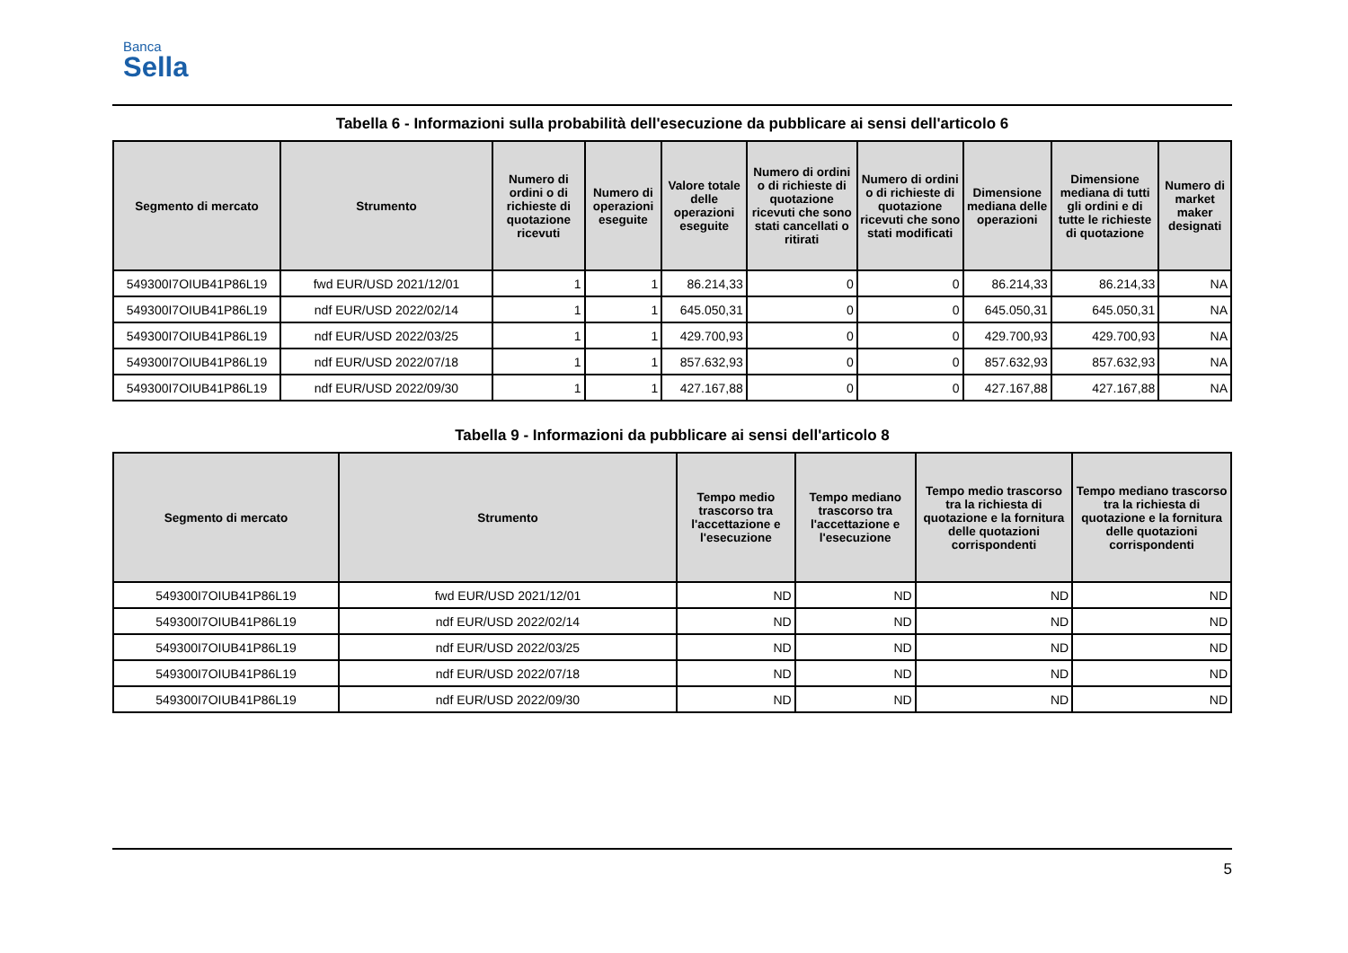Banca
Sella
Tabella 6 - Informazioni sulla probabilità dell'esecuzione da pubblicare ai sensi dell'articolo 6
| Segmento di mercato | Strumento | Numero di ordini o di richieste di quotazione ricevuti | Numero di operazioni eseguite | Valore totale delle operazioni eseguite | Numero di ordini o di richieste di quotazione ricevuti che sono stati cancellati o ritirati | Numero di ordini o di richieste di quotazione ricevuti che sono stati modificati | Dimensione mediana delle operazioni | Dimensione mediana di tutti gli ordini e di tutte le richieste di quotazione | Numero di market maker designati |
| --- | --- | --- | --- | --- | --- | --- | --- | --- | --- |
| 549300I7OIUB41P86L19 | fwd EUR/USD 2021/12/01 | 1 | 1 | 86.214,33 | 0 | 0 | 86.214,33 | 86.214,33 | NA |
| 549300I7OIUB41P86L19 | ndf EUR/USD 2022/02/14 | 1 | 1 | 645.050,31 | 0 | 0 | 645.050,31 | 645.050,31 | NA |
| 549300I7OIUB41P86L19 | ndf EUR/USD 2022/03/25 | 1 | 1 | 429.700,93 | 0 | 0 | 429.700,93 | 429.700,93 | NA |
| 549300I7OIUB41P86L19 | ndf EUR/USD 2022/07/18 | 1 | 1 | 857.632,93 | 0 | 0 | 857.632,93 | 857.632,93 | NA |
| 549300I7OIUB41P86L19 | ndf EUR/USD 2022/09/30 | 1 | 1 | 427.167,88 | 0 | 0 | 427.167,88 | 427.167,88 | NA |
Tabella 9 - Informazioni da pubblicare ai sensi dell'articolo 8
| Segmento di mercato | Strumento | Tempo medio trascorso tra l'accettazione e l'esecuzione | Tempo mediano trascorso tra l'accettazione e l'esecuzione | Tempo medio trascorso tra la richiesta di quotazione e la fornitura delle quotazioni corrispondenti | Tempo mediano trascorso tra la richiesta di quotazione e la fornitura delle quotazioni corrispondenti |
| --- | --- | --- | --- | --- | --- |
| 549300I7OIUB41P86L19 | fwd EUR/USD 2021/12/01 | ND | ND | ND | ND |
| 549300I7OIUB41P86L19 | ndf EUR/USD 2022/02/14 | ND | ND | ND | ND |
| 549300I7OIUB41P86L19 | ndf EUR/USD 2022/03/25 | ND | ND | ND | ND |
| 549300I7OIUB41P86L19 | ndf EUR/USD 2022/07/18 | ND | ND | ND | ND |
| 549300I7OIUB41P86L19 | ndf EUR/USD 2022/09/30 | ND | ND | ND | ND |
5